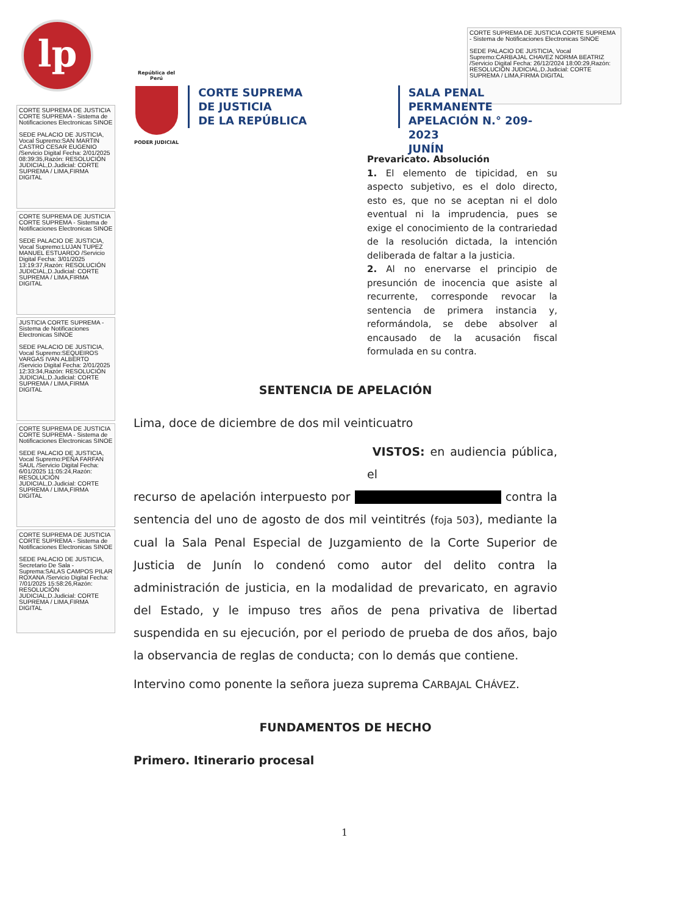lp
CORTE SUPREMA DE JUSTICIA CORTE SUPREMA - Sistema de Notificaciones Electronicas SINOE
SEDE PALACIO DE JUSTICIA, Vocal Supremo:CARBAJAL CHAVEZ NORMA BEATRIZ /Servicio Digital Fecha: 26/12/2024 18:00:29,Razón: RESOLUCIÓN JUDICIAL,D.Judicial: CORTE SUPREMA / LIMA,FIRMA DIGITAL
CORTE SUPREMA DE JUSTICIA CORTE SUPREMA - Sistema de Notificaciones Electronicas SINOE
SEDE PALACIO DE JUSTICIA, Vocal Supremo:SAN MARTIN CASTRO CESAR EUGENIO /Servicio Digital Fecha: 2/01/2025 08:39:35,Razón: RESOLUCIÓN JUDICIAL,D.Judicial: CORTE SUPREMA / LIMA,FIRMA DIGITAL
CORTE SUPREMA DE JUSTICIA CORTE SUPREMA - Sistema de Notificaciones Electronicas SINOE
SEDE PALACIO DE JUSTICIA, Vocal Supremo:LUJAN TUPEZ MANUEL ESTUARDO /Servicio Digital Fecha: 3/01/2025 13:19:37,Razón: RESOLUCIÓN JUDICIAL,D.Judicial: CORTE SUPREMA / LIMA,FIRMA DIGITAL
JUSTICIA CORTE SUPREMA - Sistema de Notificaciones Electronicas SINOE
SEDE PALACIO DE JUSTICIA, Vocal Supremo:SEQUEIROS VARGAS IVAN ALBERTO /Servicio Digital Fecha: 2/01/2025 12:33:34,Razón: RESOLUCIÓN JUDICIAL,D.Judicial: CORTE SUPREMA / LIMA,FIRMA DIGITAL
CORTE SUPREMA DE JUSTICIA CORTE SUPREMA - Sistema de Notificaciones Electronicas SINOE
SEDE PALACIO DE JUSTICIA, Vocal Supremo:PEÑA FARFAN SAUL /Servicio Digital Fecha: 6/01/2025 11:05:24,Razón: RESOLUCIÓN JUDICIAL,D.Judicial: CORTE SUPREMA / LIMA,FIRMA DIGITAL
CORTE SUPREMA DE JUSTICIA CORTE SUPREMA - Sistema de Notificaciones Electronicas SINOE
SEDE PALACIO DE JUSTICIA, Secretario De Sala - Suprema:SALAS CAMPOS PILAR ROXANA /Servicio Digital Fecha: 7/01/2025 15:58:26,Razón: RESOLUCIÓN JUDICIAL,D.Judicial: CORTE SUPREMA / LIMA,FIRMA DIGITAL
República del Perú
PODER JUDICIAL
CORTE SUPREMA
DE JUSTICIA
DE LA REPÚBLICA
SALA PENAL PERMANENTE
APELACIÓN N.° 209-2023
JUNÍN
Prevaricato. Absolución
1. El elemento de tipicidad, en su aspecto subjetivo, es el dolo directo, esto es, que no se aceptan ni el dolo eventual ni la imprudencia, pues se exige el conocimiento de la contrariedad de la resolución dictada, la intención deliberada de faltar a la justicia.
2. Al no enervarse el principio de presunción de inocencia que asiste al recurrente, corresponde revocar la sentencia de primera instancia y, reformándola, se debe absolver al encausado de la acusación fiscal formulada en su contra.
SENTENCIA DE APELACIÓN
Lima, doce de diciembre de dos mil veinticuatro
VISTOS: en audiencia pública, el
recurso de apelación interpuesto por contra la sentencia del uno de agosto de dos mil veintitrés (foja 503), mediante la cual la Sala Penal Especial de Juzgamiento de la Corte Superior de Justicia de Junín lo condenó como autor del delito contra la administración de justicia, en la modalidad de prevaricato, en agravio del Estado, y le impuso tres años de pena privativa de libertad suspendida en su ejecución, por el periodo de prueba de dos años, bajo la observancia de reglas de conducta; con lo demás que contiene.
Intervino como ponente la señora jueza suprema CARBAJAL CHÁVEZ.
FUNDAMENTOS DE HECHO
Primero. Itinerario procesal
1